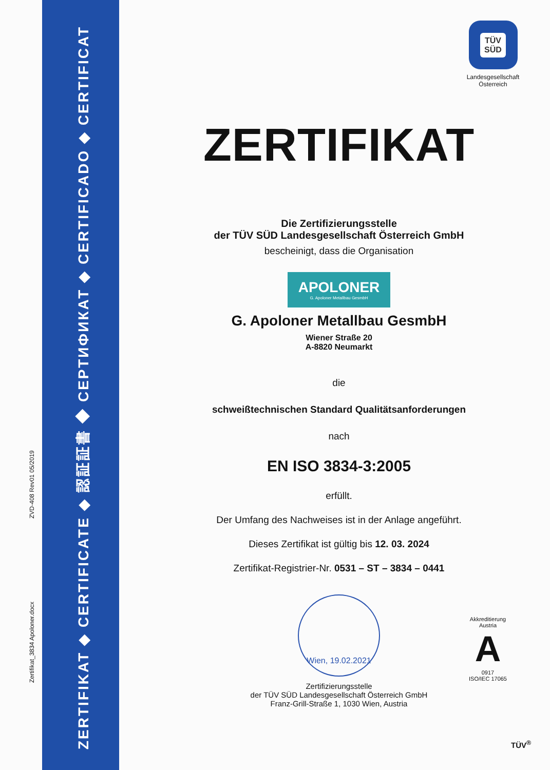ZERTIFIKAT ◆ CERTIFICATE ◆ 認証証書 ◆ СЕРТИФИКАТ ◆ CERTIFICADO ◆ CERTIFICAT
Zertifikat_3834 Apoloner.docx
ZVD-408 Rev01 05/2019
TÜV
SÜD
Landesgesellschaft
Österreich
ZERTIFIKAT
Die Zertifizierungsstelle
der TÜV SÜD Landesgesellschaft Österreich GmbH
bescheinigt, dass die Organisation
APOLONER
G. Apoloner Metallbau GesmbH
G. Apoloner Metallbau GesmbH
Wiener Straße 20
A-8820 Neumarkt
die
schweißtechnischen Standard Qualitätsanforderungen
nach
EN ISO 3834-3:2005
erfüllt.
Der Umfang des Nachweises ist in der Anlage angeführt.
Dieses Zertifikat ist gültig bis 12. 03. 2024
Zertifikat-Registrier-Nr. 0531 – ST – 3834 – 0441
Wien, 19.02.2021
Zertifizierungsstelle
der TÜV SÜD Landesgesellschaft Österreich GmbH
Franz-Grill-Straße 1, 1030 Wien, Austria
Akkreditierung Austria
A
0917
ISO/IEC 17065
TÜV<sup>®</sup>